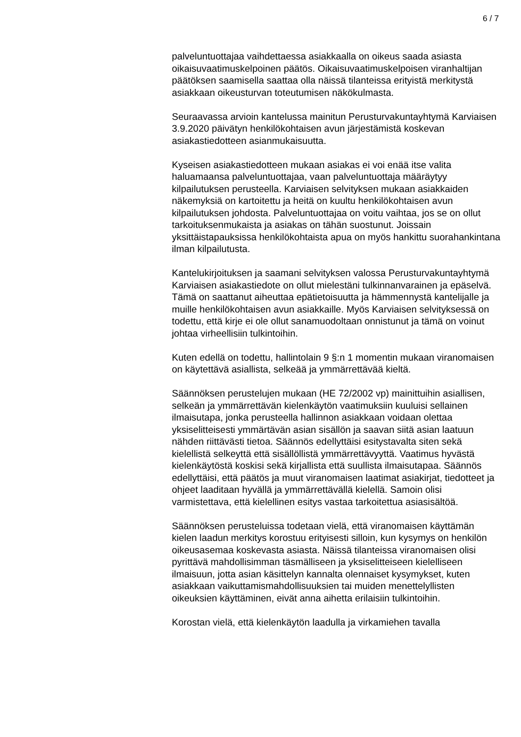6 / 7
palveluntuottajaa vaihdettaessa asiakkaalla on oikeus saada asiasta oikaisuvaatimuskelpoinen päätös. Oikaisuvaatimuskelpoisen viranhaltijan päätöksen saamisella saattaa olla näissä tilanteissa erityistä merkitystä asiakkaan oikeusturvan toteutumisen näkökulmasta.
Seuraavassa arvioin kantelussa mainitun Perusturvakuntayhtymä Karviaisen 3.9.2020 päivätyn henkilökohtaisen avun järjestämistä koskevan asiakastiedotteen asianmukaisuutta.
Kyseisen asiakastiedotteen mukaan asiakas ei voi enää itse valita haluamaansa palveluntuottajaa, vaan palveluntuottaja määräytyy kilpailutuksen perusteella. Karviaisen selvityksen mukaan asiakkaiden näkemyksiä on kartoitettu ja heitä on kuultu henkilökohtaisen avun kilpailutuksen johdosta. Palveluntuottajaa on voitu vaihtaa, jos se on ollut tarkoituksenmukaista ja asiakas on tähän suostunut. Joissain yksittäistapauksissa henkilökohtaista apua on myös hankittu suorahankintana ilman kilpailutusta.
Kantelukirjoituksen ja saamani selvityksen valossa Perusturvakuntayhtymä Karviaisen asiakastiedote on ollut mielestäni tulkinnanvarainen ja epäselvä. Tämä on saattanut aiheuttaa epätietoisuutta ja hämmennystä kantelijalle ja muille henkilökohtaisen avun asiakkaille. Myös Karviaisen selvityksessä on todettu, että kirje ei ole ollut sanamuodoltaan onnistunut ja tämä on voinut johtaa virheellisiin tulkintoihin.
Kuten edellä on todettu, hallintolain 9 §:n 1 momentin mukaan viranomaisen on käytettävä asiallista, selkeää ja ymmärrettävää kieltä.
Säännöksen perustelujen mukaan (HE 72/2002 vp) mainittuihin asiallisen, selkeän ja ymmärrettävän kielenkäytön vaatimuksiin kuuluisi sellainen ilmaisutapa, jonka perusteella hallinnon asiakkaan voidaan olettaa yksiselitteisesti ymmärtävän asian sisällön ja saavan siitä asian laatuun nähden riittävästi tietoa. Säännös edellyttäisi esitystavalta siten sekä kielellistä selkeyttä että sisällöllistä ymmärrettävyyttä. Vaatimus hyvästä kielenkäytöstä koskisi sekä kirjallista että suullista ilmaisutapaa. Säännös edellyttäisi, että päätös ja muut viranomaisen laatimat asiakirjat, tiedotteet ja ohjeet laaditaan hyvällä ja ymmärrettävällä kielellä. Samoin olisi varmistettava, että kielellinen esitys vastaa tarkoitettua asiasisältöä.
Säännöksen perusteluissa todetaan vielä, että viranomaisen käyttämän kielen laadun merkitys korostuu erityisesti silloin, kun kysymys on henkilön oikeusasemaa koskevasta asiasta. Näissä tilanteissa viranomaisen olisi pyrittävä mahdollisimman täsmälliseen ja yksiselitteiseen kielelliseen ilmaisuun, jotta asian käsittelyn kannalta olennaiset kysymykset, kuten asiakkaan vaikuttamismahdollisuuksien tai muiden menettelyllisten oikeuksien käyttäminen, eivät anna aihetta erilaisiin tulkintoihin.
Korostan vielä, että kielenkäytön laadulla ja virkamiehen tavalla